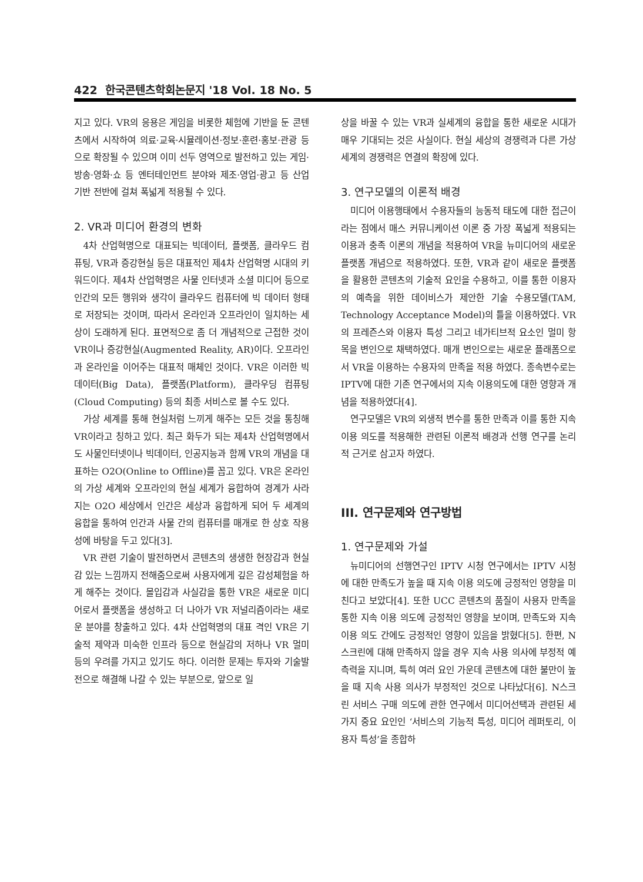422 한국콘텐츠학회논문지 '18 Vol. 18 No. 5
지고 있다. VR의 응용은 게임을 비롯한 체험에 기반을 둔 콘텐츠에서 시작하여 의료·교육·시뮬레이션·정보·훈련·홍보·관광 등으로 확장될 수 있으며 이미 선두 영역으로 발전하고 있는 게임·방송·영화·쇼 등 엔터테인먼트 분야와 제조·영업·광고 등 산업 기반 전반에 걸쳐 폭넓게 적용될 수 있다.
2. VR과 미디어 환경의 변화
4차 산업혁명으로 대표되는 빅데이터, 플랫폼, 클라우드 컴퓨팅, VR과 증강현실 등은 대표적인 제4차 산업혁명 시대의 키워드이다. 제4차 산업혁명은 사물 인터넷과 소셜 미디어 등으로 인간의 모든 행위와 생각이 클라우드 컴퓨터에 빅 데이터 형태로 저장되는 것이며, 따라서 온라인과 오프라인이 일치하는 세상이 도래하게 된다. 표면적으로 좀 더 개념적으로 근접한 것이 VR이나 증강현실(Augmented Reality, AR)이다. 오프라인과 온라인을 이어주는 대표적 매체인 것이다. VR은 이러한 빅 데이터(Big Data), 플랫폼(Platform), 클라우딩 컴퓨팅(Cloud Computing) 등의 최종 서비스로 볼 수도 있다.
가상 세계를 통해 현실처럼 느끼게 해주는 모든 것을 통칭해 VR이라고 칭하고 있다. 최근 화두가 되는 제4차 산업혁명에서도 사물인터넷이나 빅데이터, 인공지능과 함께 VR의 개념을 대표하는 O2O(Online to Offline)를 꼽고 있다. VR은 온라인의 가상 세계와 오프라인의 현실 세계가 융합하여 경계가 사라지는 O2O 세상에서 인간은 세상과 융합하게 되어 두 세계의 융합을 통하여 인간과 사물 간의 컴퓨터를 매개로 한 상호 작용성에 바탕을 두고 있다[3].
VR 관련 기술이 발전하면서 콘텐츠의 생생한 현장감과 현실감 있는 느낌까지 전해줌으로써 사용자에게 깊은 감성체험을 하게 해주는 것이다. 몰입감과 사실감을 통한 VR은 새로운 미디어로서 플랫폼을 생성하고 더 나아가 VR 저널리즘이라는 새로운 분야를 창출하고 있다. 4차 산업혁명의 대표 격인 VR은 기술적 제약과 미숙한 인프라 등으로 현실감의 저하나 VR 멀미 등의 우려를 가지고 있기도 하다. 이러한 문제는 투자와 기술발전으로 해결해 나갈 수 있는 부분으로, 앞으로 일
상을 바꿀 수 있는 VR과 실세계의 융합을 통한 새로운 시대가 매우 기대되는 것은 사실이다. 현실 세상의 경쟁력과 다른 가상세계의 경쟁력은 연결의 확장에 있다.
3. 연구모델의 이론적 배경
미디어 이용행태에서 수용자들의 능동적 태도에 대한 접근이라는 점에서 매스 커뮤니케이션 이론 중 가장 폭넓게 적용되는 이용과 충족 이론의 개념을 적용하여 VR을 뉴미디어의 새로운 플랫폼 개념으로 적용하였다. 또한, VR과 같이 새로운 플랫폼을 활용한 콘텐츠의 기술적 요인을 수용하고, 이를 통한 이용자의 예측을 위한 데이비스가 제안한 기술 수용모델(TAM, Technology Acceptance Model)의 틀을 이용하였다. VR의 프레즌스와 이용자 특성 그리고 네가티브적 요소인 멀미 항목을 변인으로 채택하였다. 매개 변인으로는 새로운 플래폼으로서 VR을 이용하는 수용자의 만족을 적용 하였다. 종속변수로는 IPTV에 대한 기존 연구에서의 지속 이용의도에 대한 영향과 개념을 적용하였다[4].
연구모델은 VR의 외생적 변수를 통한 만족과 이를 통한 지속 이용 의도를 적용해한 관련된 이론적 배경과 선행 연구를 논리적 근거로 삼고자 하였다.
III. 연구문제와 연구방법
1. 연구문제와 가설
뉴미디어의 선행연구인 IPTV 시청 연구에서는 IPTV 시청에 대한 만족도가 높을 때 지속 이용 의도에 긍정적인 영향을 미친다고 보았다[4]. 또한 UCC 콘텐츠의 품질이 사용자 만족을 통한 지속 이용 의도에 긍정적인 영향을 보이며, 만족도와 지속 이용 의도 간에도 긍정적인 영향이 있음을 밝혔다[5]. 한편, N스크린에 대해 만족하지 않을 경우 지속 사용 의사에 부정적 예측력을 지니며, 특히 여러 요인 가운데 콘텐츠에 대한 불만이 높을 때 지속 사용 의사가 부정적인 것으로 나타났다[6]. N스크린 서비스 구매 의도에 관한 연구에서 미디어선택과 관련된 세 가지 중요 요인인 ‘서비스의 기능적 특성, 미디어 레퍼토리, 이용자 특성’을 종합하